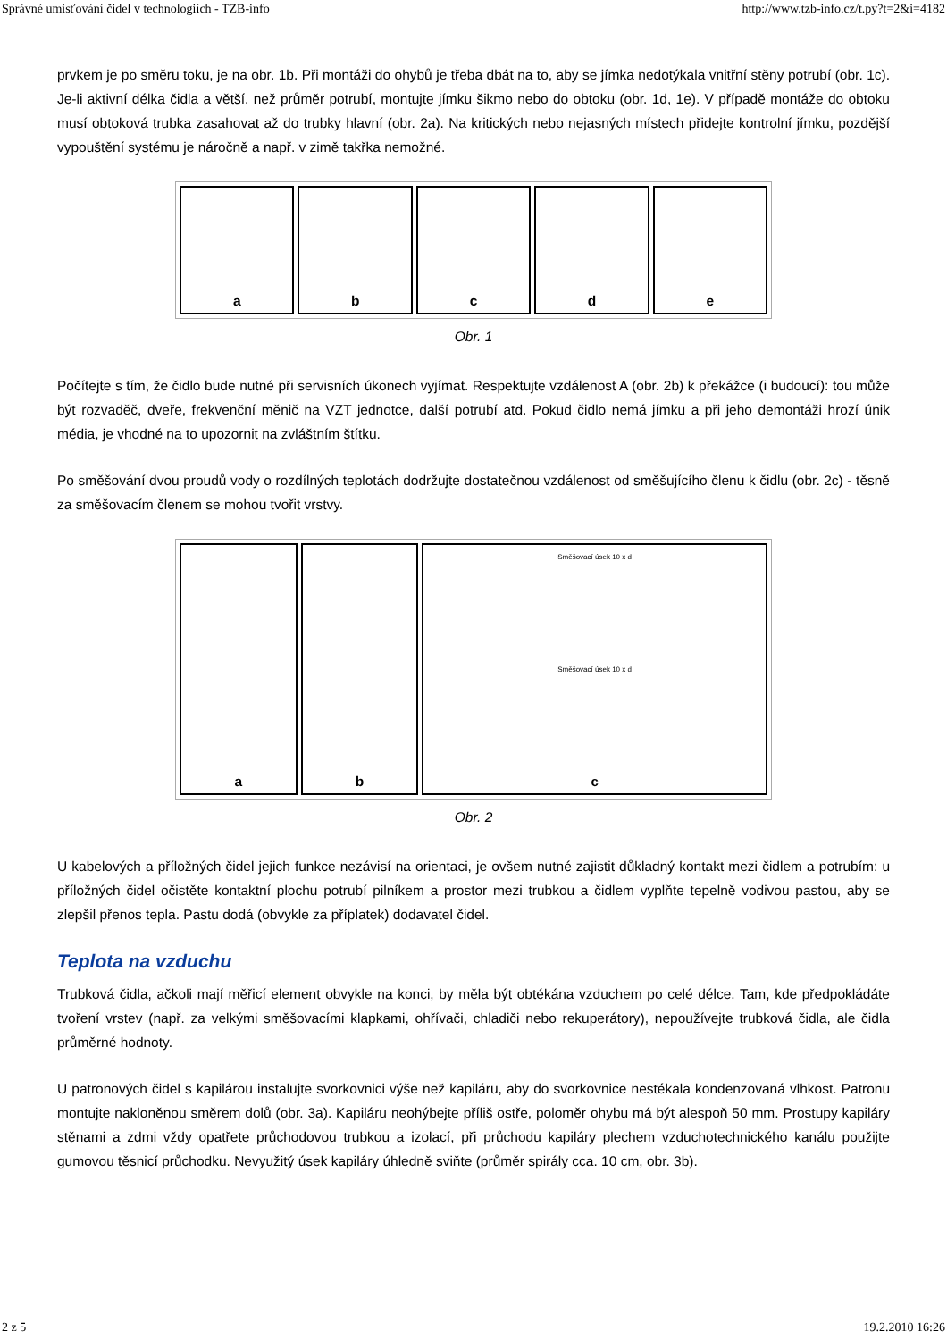Správné umisťování čidel v technologiích - TZB-info http://www.tzb-info.cz/t.py?t=2&i=4182
prvkem je po směru toku, je na obr. 1b. Při montáži do ohybů je třeba dbát na to, aby se jímka nedotýkala vnitřní stěny potrubí (obr. 1c). Je-li aktivní délka čidla a větší, než průměr potrubí, montujte jímku šikmo nebo do obtoku (obr. 1d, 1e). V případě montáže do obtoku musí obtoková trubka zasahovat až do trubky hlavní (obr. 2a). Na kritických nebo nejasných místech přidejte kontrolní jímku, pozdější vypouštění systému je náročně a např. v zimě takřka nemožné.
a b c d e
Obr. 1
Počítejte s tím, že čidlo bude nutné při servisních úkonech vyjímat. Respektujte vzdálenost A (obr. 2b) k překážce (i budoucí): tou může být rozvaděč, dveře, frekvenční měnič na VZT jednotce, další potrubí atd. Pokud čidlo nemá jímku a při jeho demontáži hrozí únik média, je vhodné na to upozornit na zvláštním štítku.
Po směšování dvou proudů vody o rozdílných teplotách dodržujte dostatečnou vzdálenost od směšujícího členu k čidlu (obr. 2c) - těsně za směšovacím členem se mohou tvořit vrstvy.
a b
Směšovací úsek 10 x d
Směšovací úsek 10 x d
c
Obr. 2
U kabelových a příložných čidel jejich funkce nezávisí na orientaci, je ovšem nutné zajistit důkladný kontakt mezi čidlem a potrubím: u příložných čidel očistěte kontaktní plochu potrubí pilníkem a prostor mezi trubkou a čidlem vyplňte tepelně vodivou pastou, aby se zlepšil přenos tepla. Pastu dodá (obvykle za příplatek) dodavatel čidel.
Teplota na vzduchu
Trubková čidla, ačkoli mají měřicí element obvykle na konci, by měla být obtékána vzduchem po celé délce. Tam, kde předpokládáte tvoření vrstev (např. za velkými směšovacími klapkami, ohřívači, chladiči nebo rekuperátory), nepoužívejte trubková čidla, ale čidla průměrné hodnoty.
U patronových čidel s kapilárou instalujte svorkovnici výše než kapiláru, aby do svorkovnice nestékala kondenzovaná vlhkost. Patronu montujte nakloněnou směrem dolů (obr. 3a). Kapiláru neohýbejte příliš ostře, poloměr ohybu má být alespoň 50 mm. Prostupy kapiláry stěnami a zdmi vždy opatřete průchodovou trubkou a izolací, při průchodu kapiláry plechem vzduchotechnického kanálu použijte gumovou těsnicí průchodku. Nevyužitý úsek kapiláry úhledně sviňte (průměr spirály cca. 10 cm, obr. 3b).
2 z 5 19.2.2010 16:26